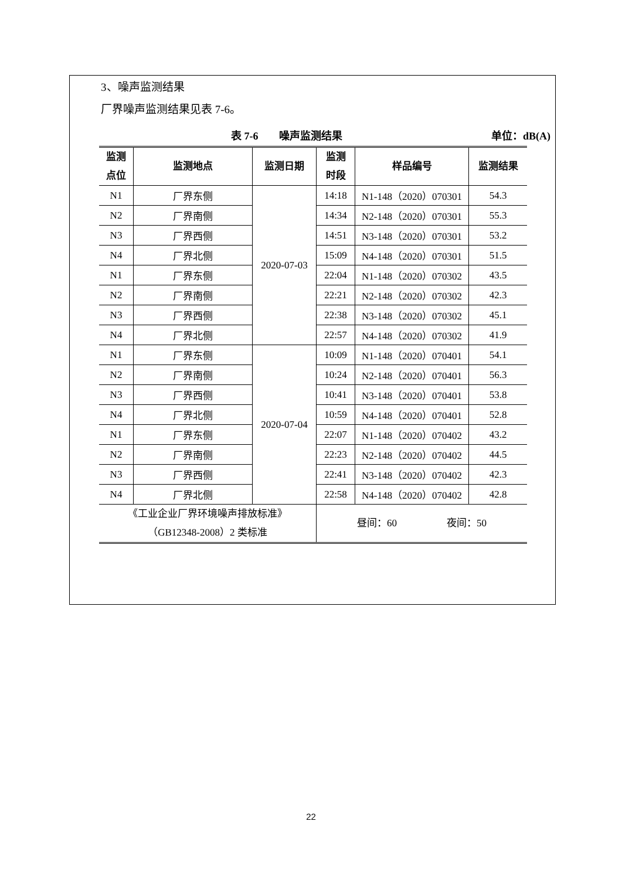3、噪声监测结果
厂界噪声监测结果见表 7-6。
表 7-6　　噪声监测结果 单位：dB(A)
| 监测 点位 | 监测地点 | 监测日期 | 监测 时段 | 样品编号 | 监测结果 |
| --- | --- | --- | --- | --- | --- |
| N1 | 厂界东侧 | 2020-07-03 | 14:18 | N1-148（2020）070301 | 54.3 |
| N2 | 厂界南侧 | | 14:34 | N2-148（2020）070301 | 55.3 |
| N3 | 厂界西侧 | | 14:51 | N3-148（2020）070301 | 53.2 |
| N4 | 厂界北侧 | | 15:09 | N4-148（2020）070301 | 51.5 |
| N1 | 厂界东侧 | | 22:04 | N1-148（2020）070302 | 43.5 |
| N2 | 厂界南侧 | | 22:21 | N2-148（2020）070302 | 42.3 |
| N3 | 厂界西侧 | | 22:38 | N3-148（2020）070302 | 45.1 |
| N4 | 厂界北侧 | | 22:57 | N4-148（2020）070302 | 41.9 |
| N1 | 厂界东侧 | 2020-07-04 | 10:09 | N1-148（2020）070401 | 54.1 |
| N2 | 厂界南侧 | | 10:24 | N2-148（2020）070401 | 56.3 |
| N3 | 厂界西侧 | | 10:41 | N3-148（2020）070401 | 53.8 |
| N4 | 厂界北侧 | | 10:59 | N4-148（2020）070401 | 52.8 |
| N1 | 厂界东侧 | | 22:07 | N1-148（2020）070402 | 43.2 |
| N2 | 厂界南侧 | | 22:23 | N2-148（2020）070402 | 44.5 |
| N3 | 厂界西侧 | | 22:41 | N3-148（2020）070402 | 42.3 |
| N4 | 厂界北侧 | | 22:58 | N4-148（2020）070402 | 42.8 |
| 《工业企业厂界环境噪声排放标准》 （GB12348-2008）2 类标准 | | | 昼间：60 夜间：50 | | |
22